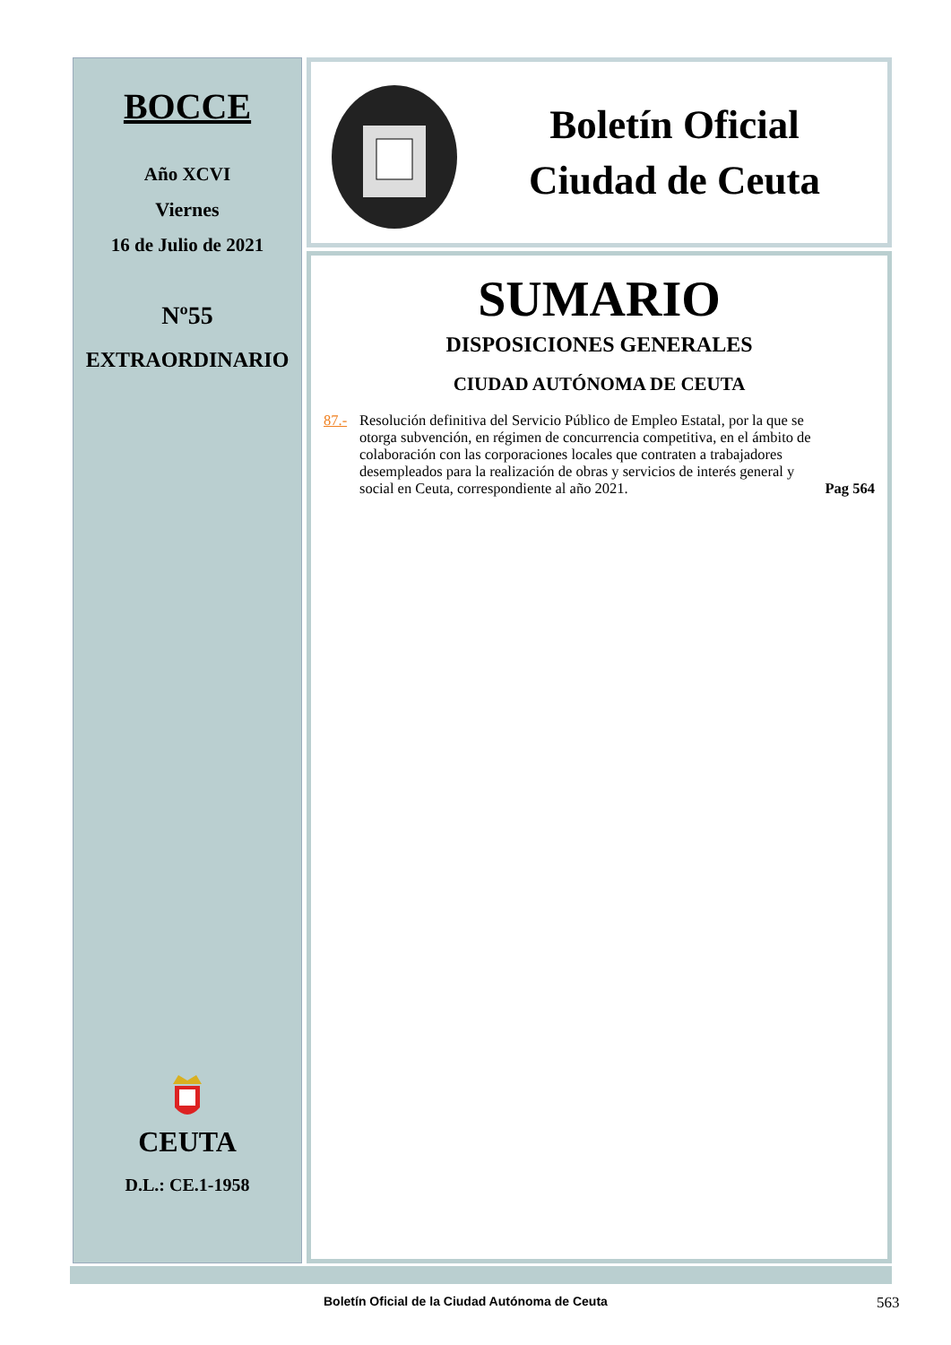BOCCE
Año XCVI
Viernes
16 de Julio de 2021
Nº55
EXTRAORDINARIO
CEUTA
D.L.: CE.1-1958
Boletín Oficial
Ciudad de Ceuta
SUMARIO
DISPOSICIONES GENERALES
CIUDAD AUTÓNOMA DE CEUTA
87.- Resolución definitiva del Servicio Público de Empleo Estatal, por la que se otorga subvención, en régimen de concurrencia competitiva, en el ámbito de colaboración con las corporaciones locales que contraten a trabajadores desempleados para la realización de obras y servicios de interés general y social en Ceuta, correspondiente al año 2021. Pag 564
Boletín Oficial de la Ciudad Autónoma de Ceuta 563